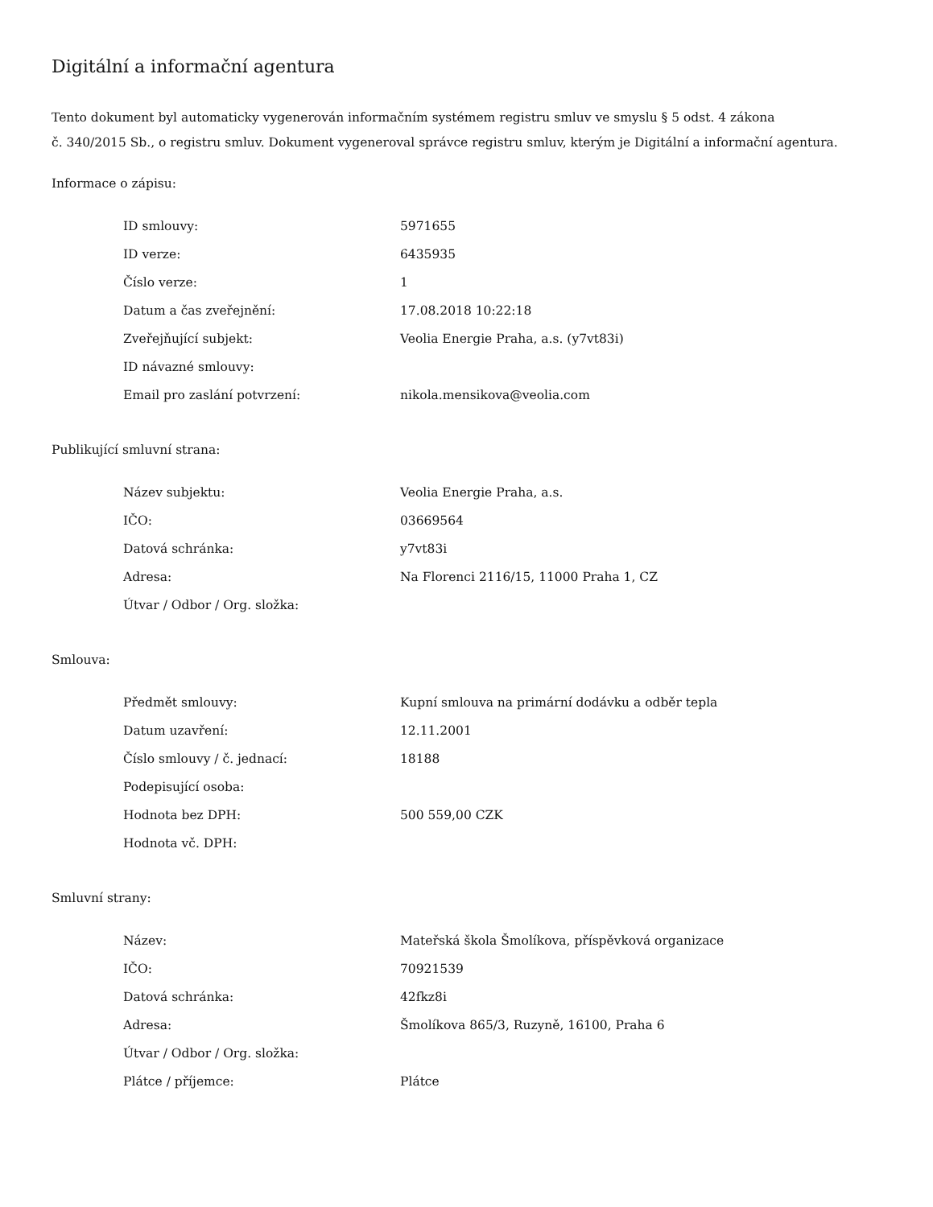Digitální a informační agentura
Tento dokument byl automaticky vygenerován informačním systémem registru smluv ve smyslu § 5 odst. 4 zákona
č. 340/2015 Sb., o registru smluv. Dokument vygeneroval správce registru smluv, kterým je Digitální a informační agentura.
Informace o zápisu:
| ID smlouvy: | 5971655 |
| ID verze: | 6435935 |
| Číslo verze: | 1 |
| Datum a čas zveřejnění: | 17.08.2018 10:22:18 |
| Zveřejňující subjekt: | Veolia Energie Praha, a.s. (y7vt83i) |
| ID návazné smlouvy: | |
| Email pro zaslání potvrzení: | nikola.mensikova@veolia.com |
Publikující smluvní strana:
| Název subjektu: | Veolia Energie Praha, a.s. |
| IČO: | 03669564 |
| Datová schránka: | y7vt83i |
| Adresa: | Na Florenci 2116/15, 11000 Praha 1, CZ |
| Útvar / Odbor / Org. složka: | |
Smlouva:
| Předmět smlouvy: | Kupní smlouva na primární dodávku a odběr tepla |
| Datum uzavření: | 12.11.2001 |
| Číslo smlouvy / č. jednací: | 18188 |
| Podepisující osoba: | |
| Hodnota bez DPH: | 500 559,00 CZK |
| Hodnota vč. DPH: | |
Smluvní strany:
| Název: | Mateřská škola Šmolíkova, příspěvková organizace |
| IČO: | 70921539 |
| Datová schránka: | 42fkz8i |
| Adresa: | Šmolíkova 865/3, Ruzyně, 16100, Praha 6 |
| Útvar / Odbor / Org. složka: | |
| Plátce / příjemce: | Plátce |